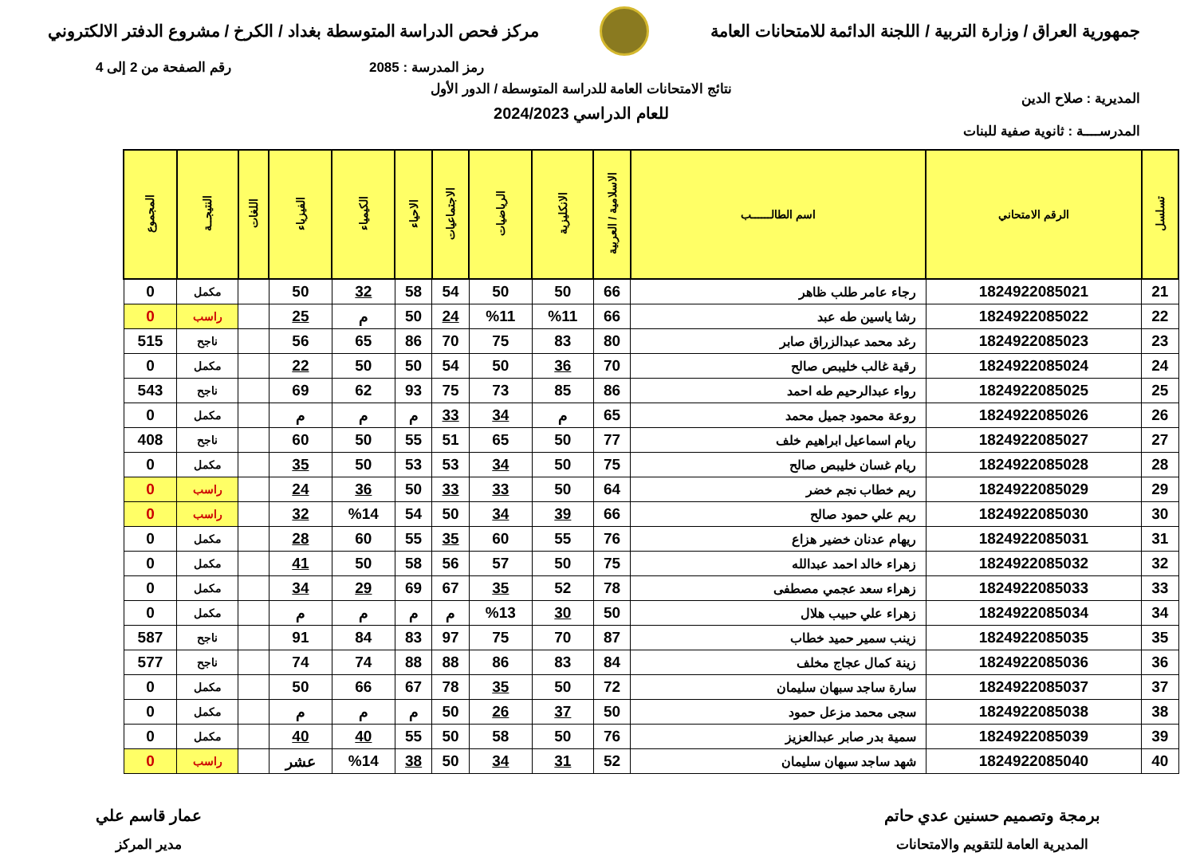جمهورية العراق / وزارة التربية / اللجنة الدائمة للامتحانات العامة
مركز فحص الدراسة المتوسطة بغداد / الكرخ / مشروع الدفتر الالكتروني
رمز المدرسة : 2085 رقم الصفحة من 2 إلى 4
المديرية : صلاح الدين
المدرســــة : ثانوية صفية للبنات
نتائج الامتحانات العامة للدراسة المتوسطة / الدور الأول
للعام الدراسي 2024/2023
| تسلسل | الرقم الامتحاني | اسم الطالــــــب | الاسلامية / العربية | الانكليزية | الرياضيات | الاجتماعيات | الاحياء | الكيمياء | الفيزياء | اللغات | النتيجــة | المجموع |
| --- | --- | --- | --- | --- | --- | --- | --- | --- | --- | --- | --- | --- |
| 21 | 1824922085021 | رجاء عامر طلب ظاهر | 66 | 50 | 50 | 54 | 58 | 32 | 50 | | مكمل | 0 |
| 22 | 1824922085022 | رشا ياسين طه عبد | 66 | %11 | %11 | 24 | 50 | م | 25 | | راسب | 0 |
| 23 | 1824922085023 | رغد محمد عبدالزراق صابر | 80 | 83 | 75 | 70 | 86 | 65 | 56 | | ناجح | 515 |
| 24 | 1824922085024 | رقية غالب خليبص صالح | 70 | 36 | 50 | 54 | 50 | 50 | 22 | | مكمل | 0 |
| 25 | 1824922085025 | رواء عبدالرحيم طه احمد | 86 | 85 | 73 | 75 | 93 | 62 | 69 | | ناجح | 543 |
| 26 | 1824922085026 | روعة محمود جميل محمد | 65 | م | 34 | 33 | م | م | م | | مكمل | 0 |
| 27 | 1824922085027 | ريام اسماعيل ابراهيم خلف | 77 | 50 | 65 | 51 | 55 | 50 | 60 | | ناجح | 408 |
| 28 | 1824922085028 | ريام غسان خليبص صالح | 75 | 50 | 34 | 53 | 53 | 50 | 35 | | مكمل | 0 |
| 29 | 1824922085029 | ريم خطاب نجم خضر | 64 | 50 | 33 | 33 | 50 | 36 | 24 | | راسب | 0 |
| 30 | 1824922085030 | ريم علي حمود صالح | 66 | 39 | 34 | 50 | 54 | %14 | 32 | | راسب | 0 |
| 31 | 1824922085031 | ريهام عدنان خضير هزاع | 76 | 55 | 60 | 35 | 55 | 60 | 28 | | مكمل | 0 |
| 32 | 1824922085032 | زهراء خالد احمد عبدالله | 75 | 50 | 57 | 56 | 58 | 50 | 41 | | مكمل | 0 |
| 33 | 1824922085033 | زهراء سعد عجمي مصطفى | 78 | 52 | 35 | 67 | 69 | 29 | 34 | | مكمل | 0 |
| 34 | 1824922085034 | زهراء علي حبيب هلال | 50 | 30 | %13 | م | م | م | م | | مكمل | 0 |
| 35 | 1824922085035 | زينب سمير حميد خطاب | 87 | 70 | 75 | 97 | 83 | 84 | 91 | | ناجح | 587 |
| 36 | 1824922085036 | زينة كمال عجاج مخلف | 84 | 83 | 86 | 88 | 88 | 74 | 74 | | ناجح | 577 |
| 37 | 1824922085037 | سارة ساجد سبهان سليمان | 72 | 50 | 35 | 78 | 67 | 66 | 50 | | مكمل | 0 |
| 38 | 1824922085038 | سجى محمد مزعل حمود | 50 | 37 | 26 | 50 | م | م | م | | مكمل | 0 |
| 39 | 1824922085039 | سمية بدر صابر عبدالعزيز | 76 | 50 | 58 | 50 | 55 | 40 | 40 | | مكمل | 0 |
| 40 | 1824922085040 | شهد ساجد سبهان سليمان | 52 | 31 | 34 | 50 | 38 | %14 | عشر | | راسب | 0 |
برمجة وتصميم حسنين عدي حاتم
المديرية العامة للتقويم والامتحانات
عمار قاسم علي
مدير المركز